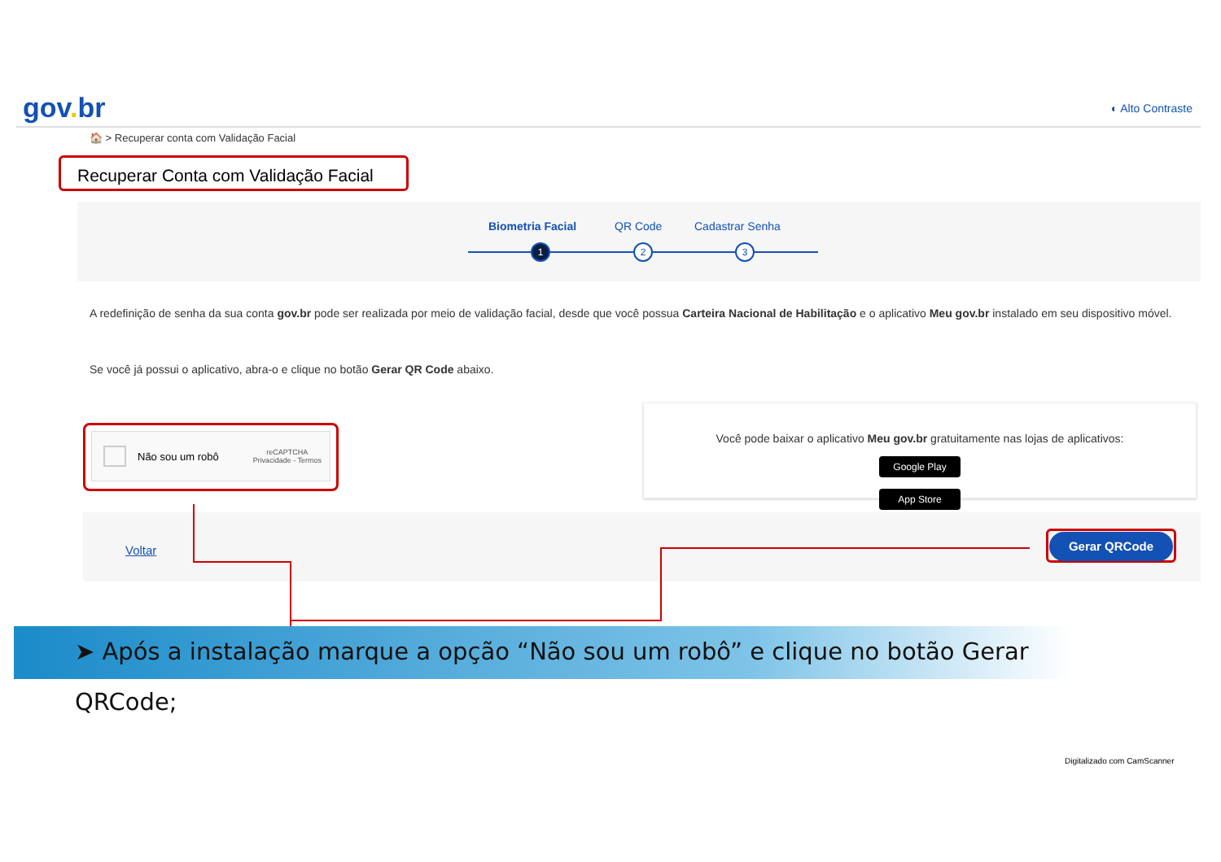gov. br
◐ Alto Contraste
🏠 > Recuperar conta com Validação Facial
Recuperar Conta com Validação Facial
Biometria Facial QR Code Cadastrar Senha
1 2 3
A redefinição de senha da sua conta gov.br pode ser realizada por meio de validação facial, desde que você possua Carteira Nacional de Habilitação e o aplicativo Meu gov.br instalado em seu dispositivo móvel.
Se você já possui o aplicativo, abra-o e clique no botão Gerar QR Code abaixo.
Não sou um robô reCAPTCHA
Privacidade - Termos
Você pode baixar o aplicativo Meu gov.br gratuitamente nas lojas de aplicativos:
Google Play App Store
Voltar
Gerar QRCode
➤ Após a instalação marque a opção “Não sou um robô” e clique no botão Gerar QRCode;
Digitalizado com CamScanner